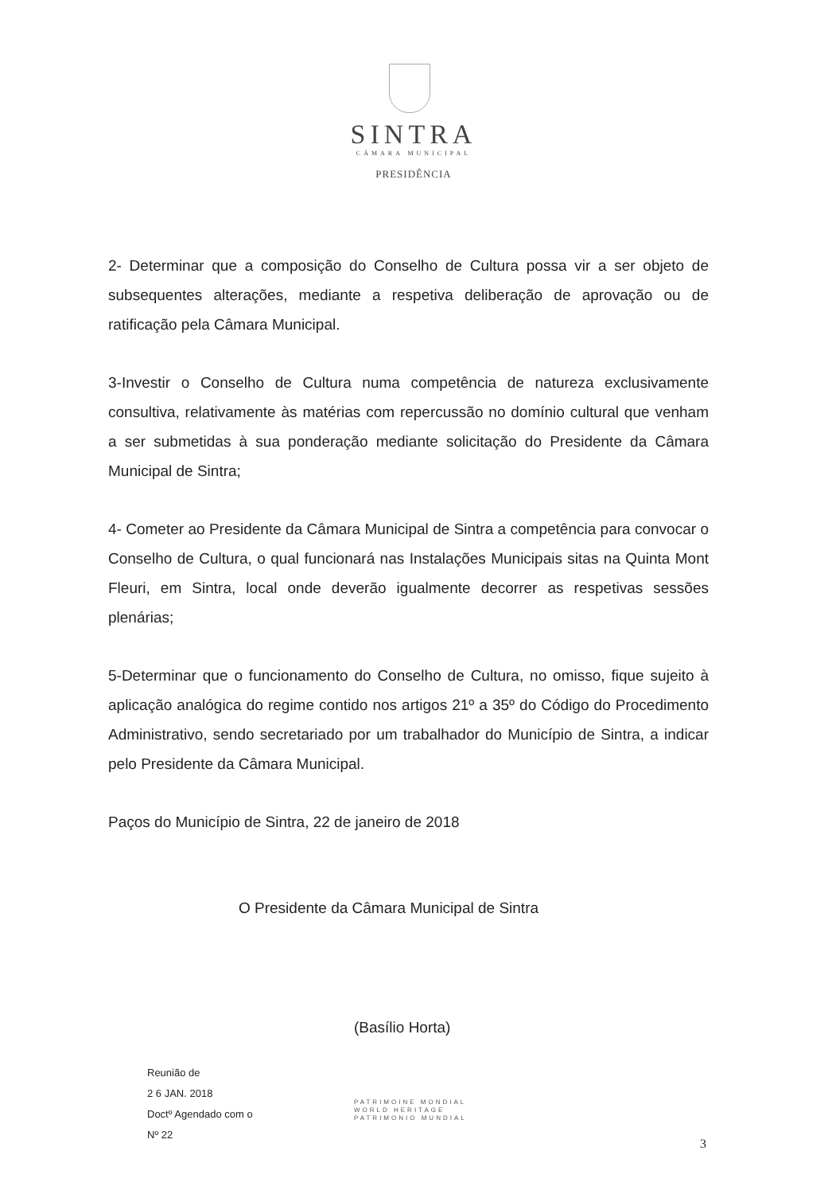SINTRA
CÂMARA MUNICIPAL
PRESIDÊNCIA
2- Determinar que a composição do Conselho de Cultura possa vir a ser objeto de subsequentes alterações, mediante a respetiva deliberação de aprovação ou de ratificação pela Câmara Municipal.
3-Investir o Conselho de Cultura numa competência de natureza exclusivamente consultiva, relativamente às matérias com repercussão no domínio cultural que venham a ser submetidas à sua ponderação mediante solicitação do Presidente da Câmara Municipal de Sintra;
4- Cometer ao Presidente da Câmara Municipal de Sintra a competência para convocar o Conselho de Cultura, o qual funcionará nas Instalações Municipais sitas na Quinta Mont Fleuri, em Sintra, local onde deverão igualmente decorrer as respetivas sessões plenárias;
5-Determinar que o funcionamento do Conselho de Cultura, no omisso, fique sujeito à aplicação analógica do regime contido nos artigos 21º a 35º do Código do Procedimento Administrativo, sendo secretariado por um trabalhador do Município de Sintra, a indicar pelo Presidente da Câmara Municipal.
Paços do Município de Sintra, 22 de janeiro de 2018
O Presidente da Câmara Municipal de Sintra
(Basílio Horta)
Reunião de
2 6 JAN. 2018
Doctº Agendado com o
Nº 22
PATRIMOINE MONDIAL
WORLD HERITAGE
PATRIMONIO MUNDIAL
3